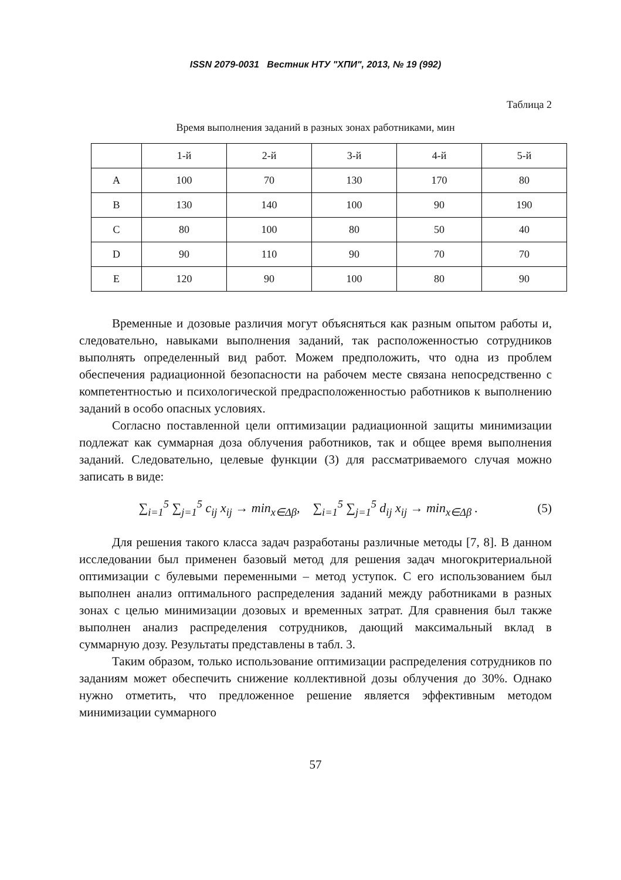ISSN 2079-0031 Вестник НТУ "ХПИ", 2013, № 19 (992)
Таблица 2
Время выполнения заданий в разных зонах работниками, мин
| | 1-й | 2-й | 3-й | 4-й | 5-й |
| --- | --- | --- | --- | --- | --- |
| A | 100 | 70 | 130 | 170 | 80 |
| B | 130 | 140 | 100 | 90 | 190 |
| C | 80 | 100 | 80 | 50 | 40 |
| D | 90 | 110 | 90 | 70 | 70 |
| E | 120 | 90 | 100 | 80 | 90 |
Временные и дозовые различия могут объясняться как разным опытом работы и, следовательно, навыками выполнения заданий, так расположенностью сотрудников выполнять определенный вид работ. Можем предположить, что одна из проблем обеспечения радиационной безопасности на рабочем месте связана непосредственно с компетентностью и психологической предрасположенностью работников к выполнению заданий в особо опасных условиях.
Согласно поставленной цели оптимизации радиационной защиты минимизации подлежат как суммарная доза облучения работников, так и общее время выполнения заданий. Следовательно, целевые функции (3) для рассматриваемого случая можно записать в виде:
∑<sub>i=1</sub><sup>5</sup> ∑<sub>j=1</sub><sup>5</sup> c<sub>ij</sub> x<sub>ij</sub> → min<sub>x∈Δβ</sub>, ∑<sub>i=1</sub><sup>5</sup> ∑<sub>j=1</sub><sup>5</sup> d<sub>ij</sub> x<sub>ij</sub> → min<sub>x∈Δβ</sub> . (5)
Для решения такого класса задач разработаны различные методы [7, 8]. В данном исследовании был применен базовый метод для решения задач многокритериальной оптимизации с булевыми переменными – метод уступок. С его использованием был выполнен анализ оптимального распределения заданий между работниками в разных зонах с целью минимизации дозовых и временных затрат. Для сравнения был также выполнен анализ распределения сотрудников, дающий максимальный вклад в суммарную дозу. Результаты представлены в табл. 3.
Таким образом, только использование оптимизации распределения сотрудников по заданиям может обеспечить снижение коллективной дозы облучения до 30%. Однако нужно отметить, что предложенное решение является эффективным методом минимизации суммарного
57